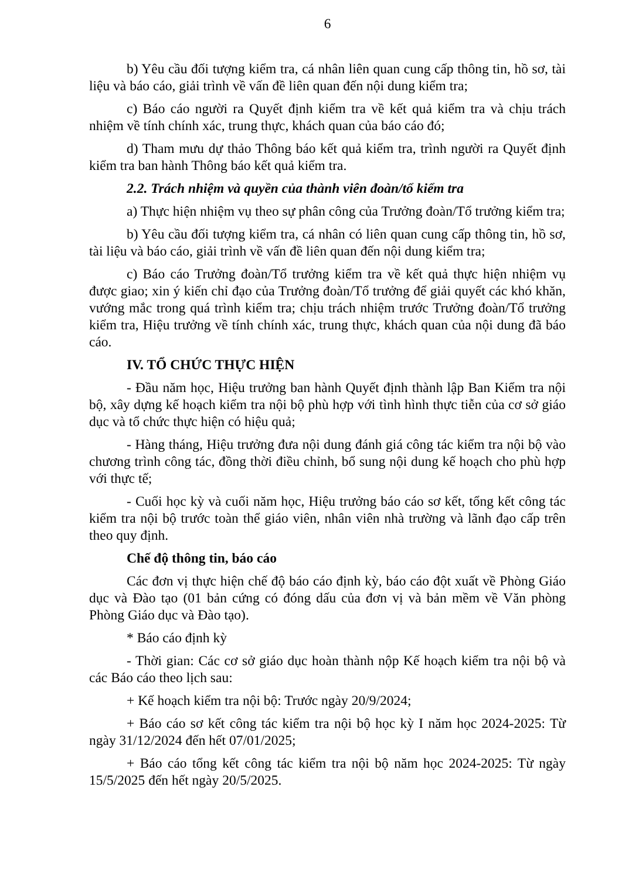6
b) Yêu cầu đối tượng kiểm tra, cá nhân liên quan cung cấp thông tin, hồ sơ, tài liệu và báo cáo, giải trình về vấn đề liên quan đến nội dung kiểm tra;
c) Báo cáo người ra Quyết định kiểm tra về kết quả kiểm tra và chịu trách nhiệm về tính chính xác, trung thực, khách quan của báo cáo đó;
d) Tham mưu dự thảo Thông báo kết quả kiểm tra, trình người ra Quyết định kiểm tra ban hành Thông báo kết quả kiểm tra.
2.2. Trách nhiệm và quyền của thành viên đoàn/tổ kiểm tra
a) Thực hiện nhiệm vụ theo sự phân công của Trưởng đoàn/Tổ trưởng kiểm tra;
b) Yêu cầu đối tượng kiểm tra, cá nhân có liên quan cung cấp thông tin, hồ sơ, tài liệu và báo cáo, giải trình về vấn đề liên quan đến nội dung kiểm tra;
c) Báo cáo Trưởng đoàn/Tổ trưởng kiểm tra về kết quả thực hiện nhiệm vụ được giao; xin ý kiến chỉ đạo của Trưởng đoàn/Tổ trưởng để giải quyết các khó khăn, vướng mắc trong quá trình kiểm tra; chịu trách nhiệm trước Trưởng đoàn/Tổ trưởng kiểm tra, Hiệu trưởng về tính chính xác, trung thực, khách quan của nội dung đã báo cáo.
IV. TỔ CHỨC THỰC HIỆN
- Đầu năm học, Hiệu trưởng ban hành Quyết định thành lập Ban Kiểm tra nội bộ, xây dựng kế hoạch kiểm tra nội bộ phù hợp với tình hình thực tiễn của cơ sở giáo dục và tổ chức thực hiện có hiệu quả;
- Hàng tháng, Hiệu trưởng đưa nội dung đánh giá công tác kiểm tra nội bộ vào chương trình công tác, đồng thời điều chỉnh, bổ sung nội dung kế hoạch cho phù hợp với thực tế;
- Cuối học kỳ và cuối năm học, Hiệu trưởng báo cáo sơ kết, tổng kết công tác kiểm tra nội bộ trước toàn thể giáo viên, nhân viên nhà trường và lãnh đạo cấp trên theo quy định.
Chế độ thông tin, báo cáo
Các đơn vị thực hiện chế độ báo cáo định kỳ, báo cáo đột xuất về Phòng Giáo dục và Đào tạo (01 bản cứng có đóng dấu của đơn vị và bản mềm về Văn phòng Phòng Giáo dục và Đào tạo).
* Báo cáo định kỳ
- Thời gian: Các cơ sở giáo dục hoàn thành nộp Kế hoạch kiểm tra nội bộ và các Báo cáo theo lịch sau:
+ Kế hoạch kiểm tra nội bộ: Trước ngày 20/9/2024;
+ Báo cáo sơ kết công tác kiểm tra nội bộ học kỳ I năm học 2024-2025: Từ ngày 31/12/2024 đến hết 07/01/2025;
+ Báo cáo tổng kết công tác kiểm tra nội bộ năm học 2024-2025: Từ ngày 15/5/2025 đến hết ngày 20/5/2025.